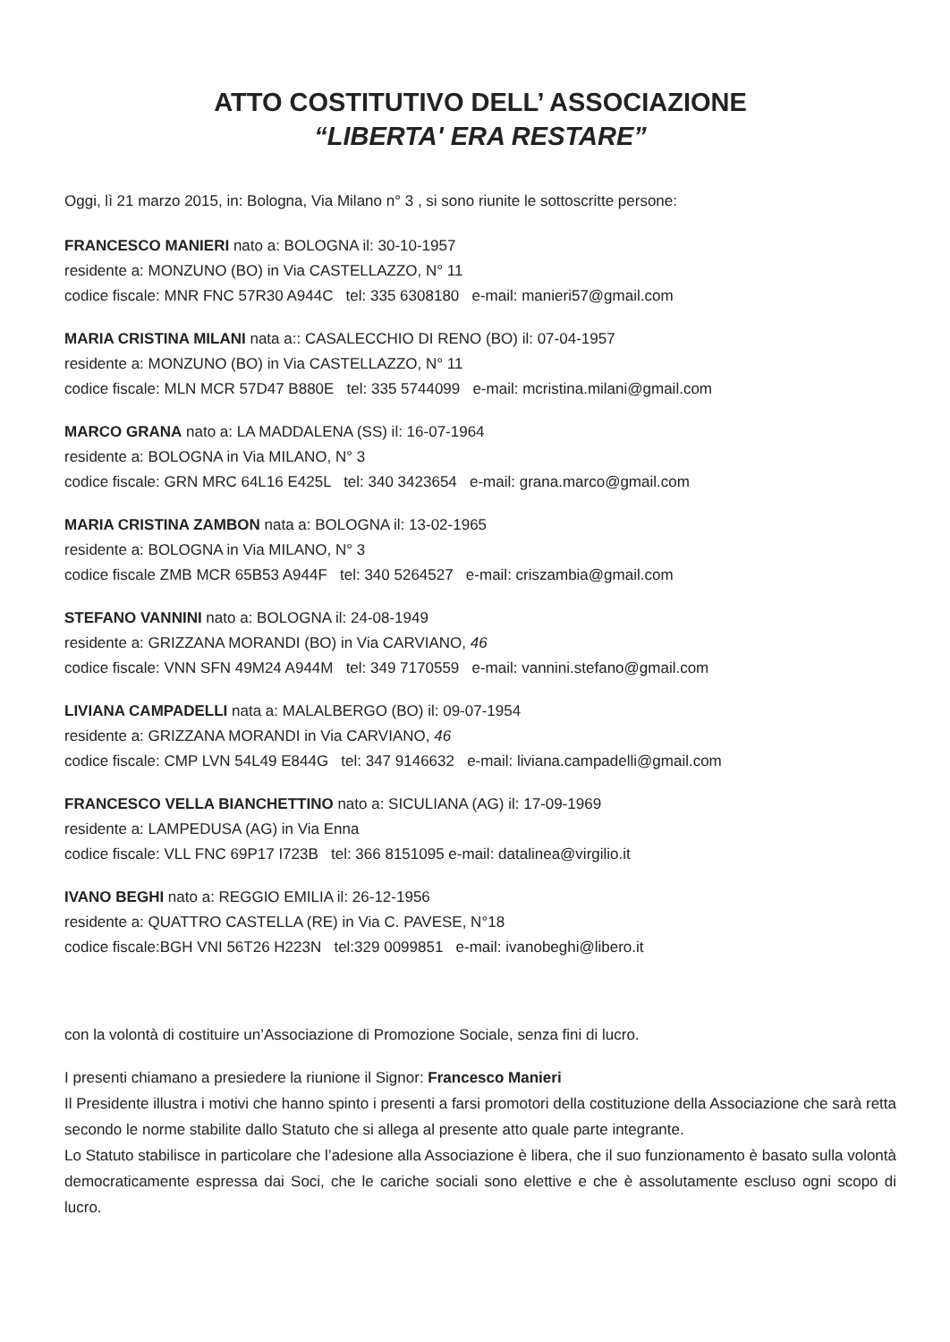ATTO COSTITUTIVO DELL’ ASSOCIAZIONE
“LIBERTA' ERA RESTARE”
Oggi, lì 21 marzo 2015, in: Bologna, Via Milano n° 3 , si sono riunite le sottoscritte persone:
FRANCESCO MANIERI nato a: BOLOGNA il: 30-10-1957
residente a: MONZUNO (BO) in Via CASTELLAZZO, N° 11
codice fiscale: MNR FNC 57R30 A944C tel: 335 6308180 e-mail: manieri57@gmail.com
MARIA CRISTINA MILANI nata a:: CASALECCHIO DI RENO (BO) il: 07-04-1957
residente a: MONZUNO (BO) in Via CASTELLAZZO, N° 11
codice fiscale: MLN MCR 57D47 B880E tel: 335 5744099 e-mail: mcristina.milani@gmail.com
MARCO GRANA nato a: LA MADDALENA (SS) il: 16-07-1964
residente a: BOLOGNA in Via MILANO, N° 3
codice fiscale: GRN MRC 64L16 E425L tel: 340 3423654 e-mail: grana.marco@gmail.com
MARIA CRISTINA ZAMBON nata a: BOLOGNA il: 13-02-1965
residente a: BOLOGNA in Via MILANO, N° 3
codice fiscale ZMB MCR 65B53 A944F tel: 340 5264527 e-mail: criszambia@gmail.com
STEFANO VANNINI nato a: BOLOGNA il: 24-08-1949
residente a: GRIZZANA MORANDI (BO) in Via CARVIANO, 46
codice fiscale: VNN SFN 49M24 A944M tel: 349 7170559 e-mail: vannini.stefano@gmail.com
LIVIANA CAMPADELLI nata a: MALALBERGO (BO) il: 09-07-1954
residente a: GRIZZANA MORANDI in Via CARVIANO, 46
codice fiscale: CMP LVN 54L49 E844G tel: 347 9146632 e-mail: liviana.campadelli@gmail.com
FRANCESCO VELLA BIANCHETTINO nato a: SICULIANA (AG) il: 17-09-1969
residente a: LAMPEDUSA (AG) in Via Enna
codice fiscale: VLL FNC 69P17 I723B tel: 366 8151095 e-mail: datalinea@virgilio.it
IVANO BEGHI nato a: REGGIO EMILIA il: 26-12-1956
residente a: QUATTRO CASTELLA (RE) in Via C. PAVESE, N°18
codice fiscale:BGH VNI 56T26 H223N tel:329 0099851 e-mail: ivanobeghi@libero.it
con la volontà di costituire un’Associazione di Promozione Sociale, senza fini di lucro.
I presenti chiamano a presiedere la riunione il Signor: Francesco Manieri
Il Presidente illustra i motivi che hanno spinto i presenti a farsi promotori della costituzione della Associazione che sarà retta secondo le norme stabilite dallo Statuto che si allega al presente atto quale parte integrante.
Lo Statuto stabilisce in particolare che l’adesione alla Associazione è libera, che il suo funzionamento è basato sulla volontà democraticamente espressa dai Soci, che le cariche sociali sono elettive e che è assolutamente escluso ogni scopo di lucro.